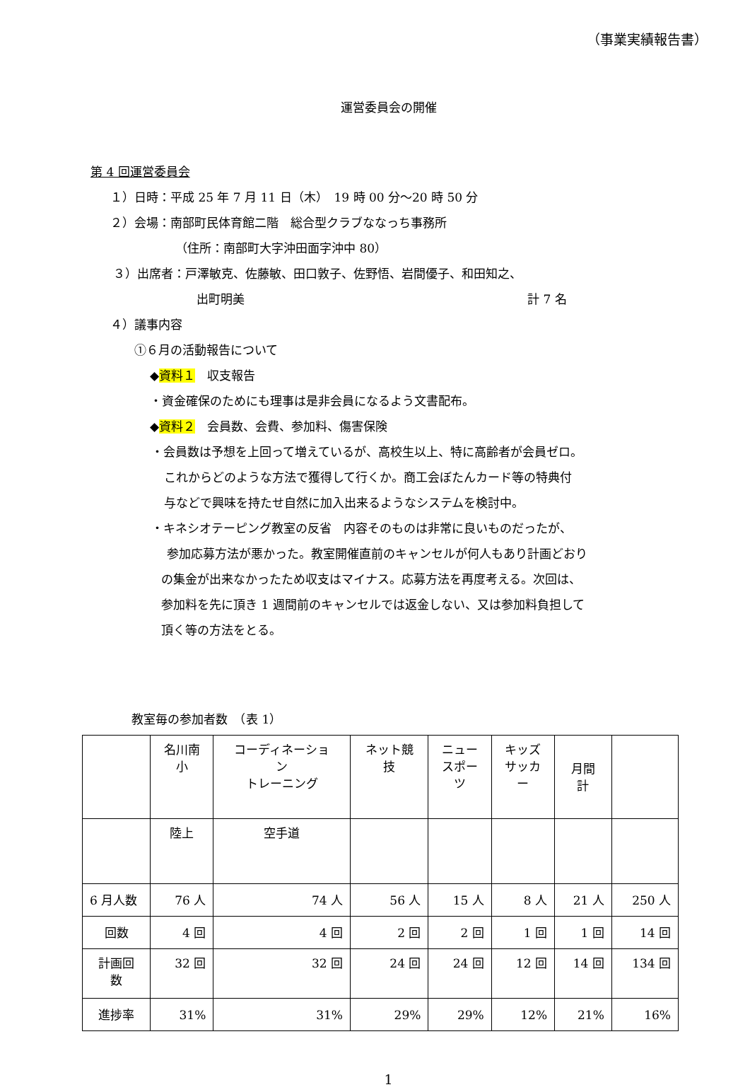（事業実績報告書）
運営委員会の開催
第 4 回運営委員会
１）日時：平成 25 年 7 月 11 日（木）　19 時 00 分～20 時 50 分
２）会場：南部町民体育館二階　総合型クラブななっち事務所
（住所：南部町大字沖田面字沖中 80）
３）出席者：戸澤敏克、佐藤敏、田口敦子、佐野悟、岩間優子、和田知之、
出町明美 計 7 名
４）議事内容
①６月の活動報告について
◆資料１　収支報告
・資金確保のためにも理事は是非会員になるよう文書配布。
◆資料２　会員数、会費、参加料、傷害保険
・会員数は予想を上回って増えているが、高校生以上、特に高齢者が会員ゼロ。
これからどのような方法で獲得して行くか。商工会ぼたんカード等の特典付
与などで興味を持たせ自然に加入出来るようなシステムを検討中。
・キネシオテーピング教室の反省　内容そのものは非常に良いものだったが、
参加応募方法が悪かった。教室開催直前のキャンセルが何人もあり計画どおり
の集金が出来なかったため収支はマイナス。応募方法を再度考える。次回は、
参加料を先に頂き 1 週間前のキャンセルでは返金しない、又は参加料負担して
頂く等の方法をとる。
教室毎の参加者数　（表 1）
| | 名川南 小 | コーディネーショ ン トレーニング | ネット競 技 | ニュー スポー ツ | キッズ サッカ ー | 月間 計 | |
| | 陸上 | 空手道 | | | | | |
| 6 月人数 | 76 人 | 74 人 | 56 人 | 15 人 | 8 人 | 21 人 | 250 人 |
| 回数 | 4 回 | 4 回 | 2 回 | 2 回 | 1 回 | 1 回 | 14 回 |
| 計画回 数 | 32 回 | 32 回 | 24 回 | 24 回 | 12 回 | 14 回 | 134 回 |
| 進捗率 | 31% | 31% | 29% | 29% | 12% | 21% | 16% |
1